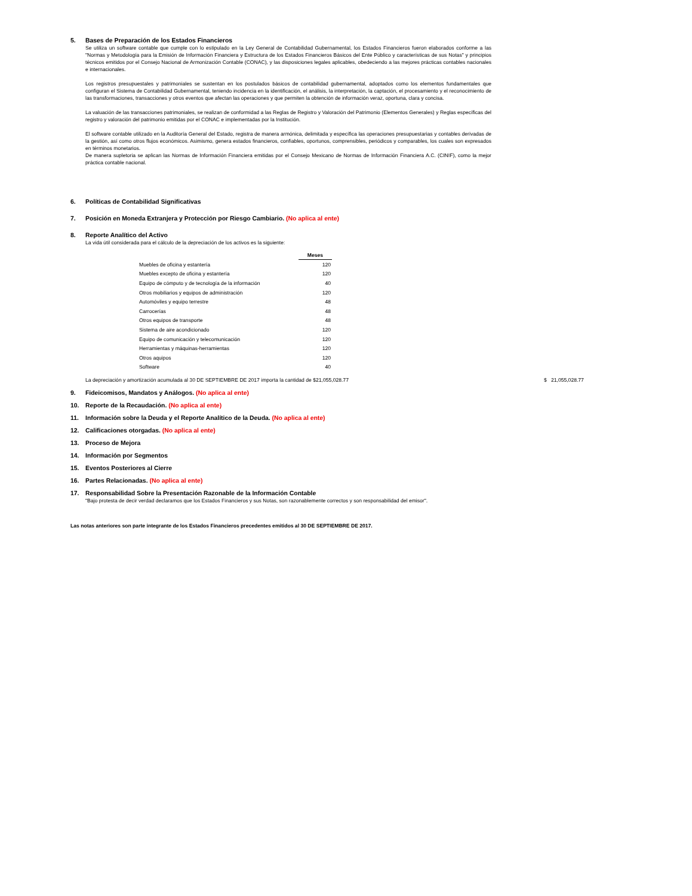5. Bases de Preparación de los Estados Financieros
Se utiliza un software contable que cumple con lo estipulado en la Ley General de Contabilidad Gubernamental, los Estados Financieros fueron elaborados conforme a las "Normas y Metodología para la Emisión de Información Financiera y Estructura de los Estados Financieros Básicos del Ente Público y características de sus Notas" y principios técnicos emitidos por el Consejo Nacional de Armonización Contable (CONAC), y las disposiciones legales aplicables, obedeciendo a las mejores prácticas contables nacionales e internacionales.
Los registros presupuestales y patrimoniales se sustentan en los postulados básicos de contabilidad gubernamental, adoptados como los elementos fundamentales que configuran el Sistema de Contabilidad Gubernamental, teniendo incidencia en la identificación, el análisis, la interpretación, la captación, el procesamiento y el reconocimiento de las transformaciones, transacciones y otros eventos que afectan las operaciones y que permiten la obtención de información veraz, oportuna, clara y concisa.
La valuación de las transacciones patrimoniales, se realizan de conformidad a las Reglas de Registro y Valoración del Patrimonio (Elementos Generales) y Reglas específicas del registro y valoración del patrimonio emitidas por el CONAC e implementadas por la Institución.
El software contable utilizado en la Auditoría General del Estado, registra de manera armónica, delimitada y específica las operaciones presupuestarias y contables derivadas de la gestión, así como otros flujos económicos. Asimismo, genera estados financieros, confiables, oportunos, comprensibles, periódicos y comparables, los cuales son expresados en términos monetarios.
De manera supletoria se aplican las Normas de Información Financiera emitidas por el Consejo Mexicano de Normas de Información Financiera A.C. (CINIF), como la mejor práctica contable nacional.
6. Políticas de Contabilidad Significativas
7. Posición en Moneda Extranjera y Protección por Riesgo Cambiario. (No aplica al ente)
8. Reporte Analítico del Activo
La vida útil considerada para el cálculo de la depreciación de los activos es la siguiente:
| | Meses |
| --- | --- |
| Muebles de oficina y estantería | 120 |
| Muebles excepto de oficina y estantería | 120 |
| Equipo de cómputo y de tecnología de la información | 40 |
| Otros mobiliarios y equipos de administración | 120 |
| Automóviles y equipo terrestre | 48 |
| Carrocerías | 48 |
| Otros equipos de transporte | 48 |
| Sistema de aire acondicionado | 120 |
| Equipo de comunicación y telecomunicación | 120 |
| Herramientas y máquinas-herramientas | 120 |
| Otros aquipos | 120 |
| Software | 40 |
La depreciación y amortización acumulada al 30 DE SEPTIEMBRE DE 2017 importa la cantidad de $21,055,028.77 $ 21,055,028.77
9. Fideicomisos, Mandatos y Análogos. (No aplica al ente)
10. Reporte de la Recaudación. (No aplica al ente)
11. Información sobre la Deuda y el Reporte Analítico de la Deuda. (No aplica al ente)
12. Calificaciones otorgadas. (No aplica al ente)
13. Proceso de Mejora
14. Información por Segmentos
15. Eventos Posteriores al Cierre
16. Partes Relacionadas. (No aplica al ente)
17. Responsabilidad Sobre la Presentación Razonable de la Información Contable
"Bajo protesta de decir verdad declaramos que los Estados Financieros y sus Notas, son razonablemente correctos y son responsabilidad del emisor".
Las notas anteriores son parte integrante de los Estados Financieros precedentes emitidos al 30 DE SEPTIEMBRE DE 2017.